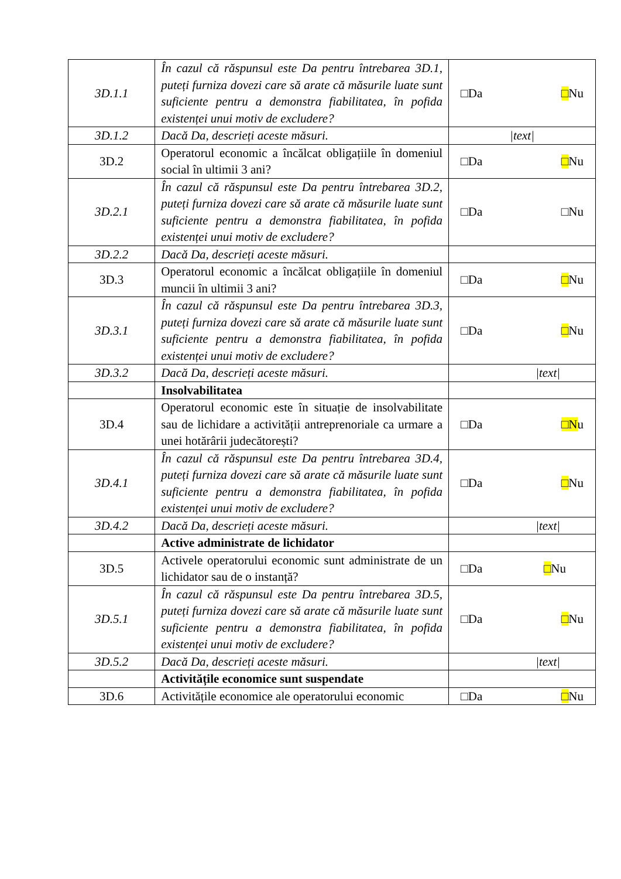| 3D.1.1 | În cazul că răspunsul este Da pentru întrebarea 3D.1, puteți furniza dovezi care să arate că măsurile luate sunt suficiente pentru a demonstra fiabilitatea, în pofida existenței unui motiv de excludere? | □Da □ Nu |
| 3D.1.2 | Dacă Da, descrieți aceste măsuri. | /text/ |
| 3D.2 | Operatorul economic a încălcat obligațiile în domeniul social în ultimii 3 ani? | □Da □ Nu |
| 3D.2.1 | În cazul că răspunsul este Da pentru întrebarea 3D.2, puteți furniza dovezi care să arate că măsurile luate sunt suficiente pentru a demonstra fiabilitatea, în pofida existenței unui motiv de excludere? | □Da □Nu |
| 3D.2.2 | Dacă Da, descrieți aceste măsuri. | |
| 3D.3 | Operatorul economic a încălcat obligațiile în domeniul muncii în ultimii 3 ani? | □Da □ Nu |
| 3D.3.1 | În cazul că răspunsul este Da pentru întrebarea 3D.3, puteți furniza dovezi care să arate că măsurile luate sunt suficiente pentru a demonstra fiabilitatea, în pofida existenței unui motiv de excludere? | □Da □ Nu |
| 3D.3.2 | Dacă Da, descrieți aceste măsuri. | /text/ |
| | Insolvabilitatea | |
| 3D.4 | Operatorul economic este în situație de insolvabilitate sau de lichidare a activității antreprenoriale ca urmare a unei hotărârii judecătorești? | □Da □N u |
| 3D.4.1 | În cazul că răspunsul este Da pentru întrebarea 3D.4, puteți furniza dovezi care să arate că măsurile luate sunt suficiente pentru a demonstra fiabilitatea, în pofida existenței unui motiv de excludere? | □Da □ Nu |
| 3D.4.2 | Dacă Da, descrieți aceste măsuri. | /text/ |
| | Active administrate de lichidator | |
| 3D.5 | Activele operatorului economic sunt administrate de un lichidator sau de o instanță? | □Da □ Nu |
| 3D.5.1 | În cazul că răspunsul este Da pentru întrebarea 3D.5, puteți furniza dovezi care să arate că măsurile luate sunt suficiente pentru a demonstra fiabilitatea, în pofida existenței unui motiv de excludere? | □Da □ Nu |
| 3D.5.2 | Dacă Da, descrieți aceste măsuri. | /text/ |
| | Activitățile economice sunt suspendate | |
| 3D.6 | Activitățile economice ale operatorului economic | □Da □ Nu |